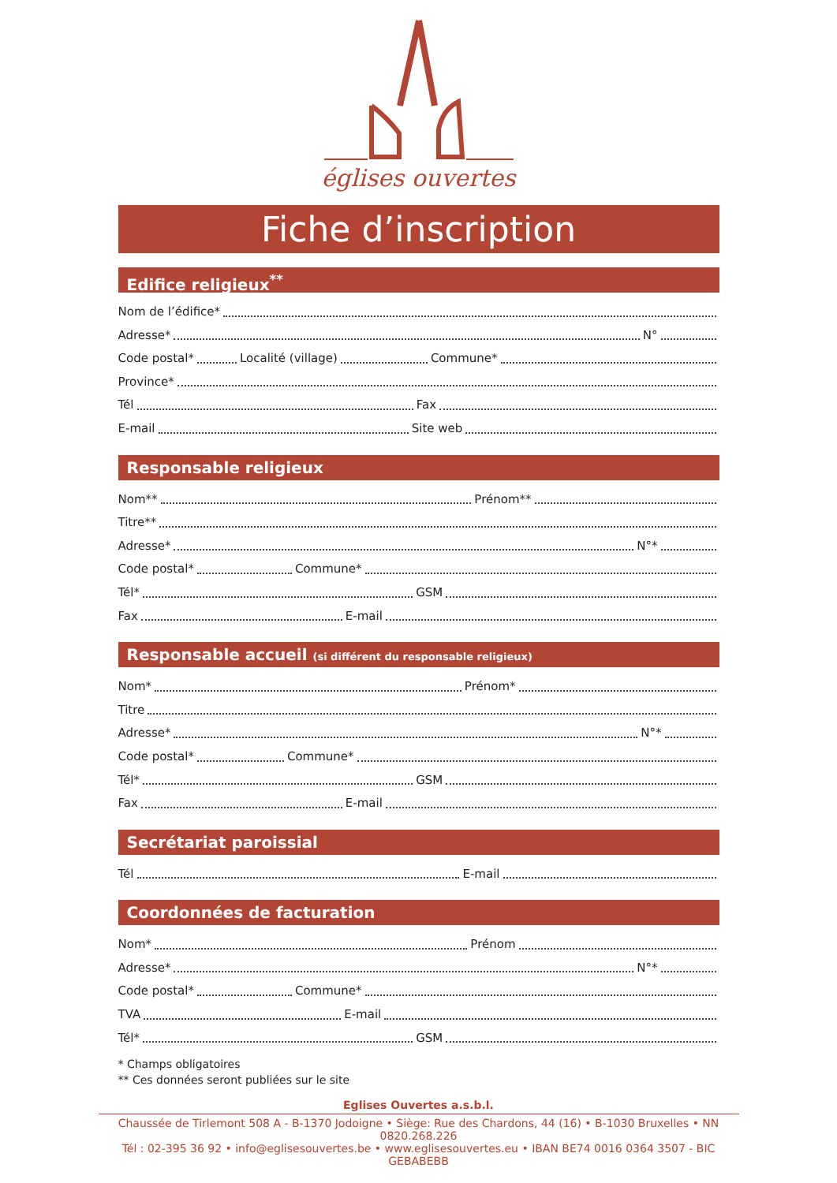églises ouvertes
Fiche d’inscription
Edifice religieux<sup>**</sup>
Nom de l’édifice*
Adresse* N°
Code postal* Localité (village) Commune*
Province*
Tél Fax
E-mail Site web
Responsable religieux
Nom** Prénom**
Titre**
Adresse* N°*
Code postal* Commune*
Tél* GSM
Fax E-mail
Responsable accueil (si différent du responsable religieux)
Nom* Prénom*
Titre
Adresse* N°*
Code postal* Commune*
Tél* GSM
Fax E-mail
Secrétariat paroissial
Tél E-mail
Coordonnées de facturation
Nom* Prénom
Adresse* N°*
Code postal* Commune*
TVA E-mail
Tél* GSM
* Champs obligatoires
** Ces données seront publiées sur le site
Eglises Ouvertes a.s.b.l.
Chaussée de Tirlemont 508 A - B-1370 Jodoigne • Siège: Rue des Chardons, 44 (16) • B-1030 Bruxelles • NN 0820.268.226
Tél : 02-395 36 92 • info@eglisesouvertes.be • www.eglisesouvertes.eu • IBAN BE74 0016 0364 3507 - BIC GEBABEBB